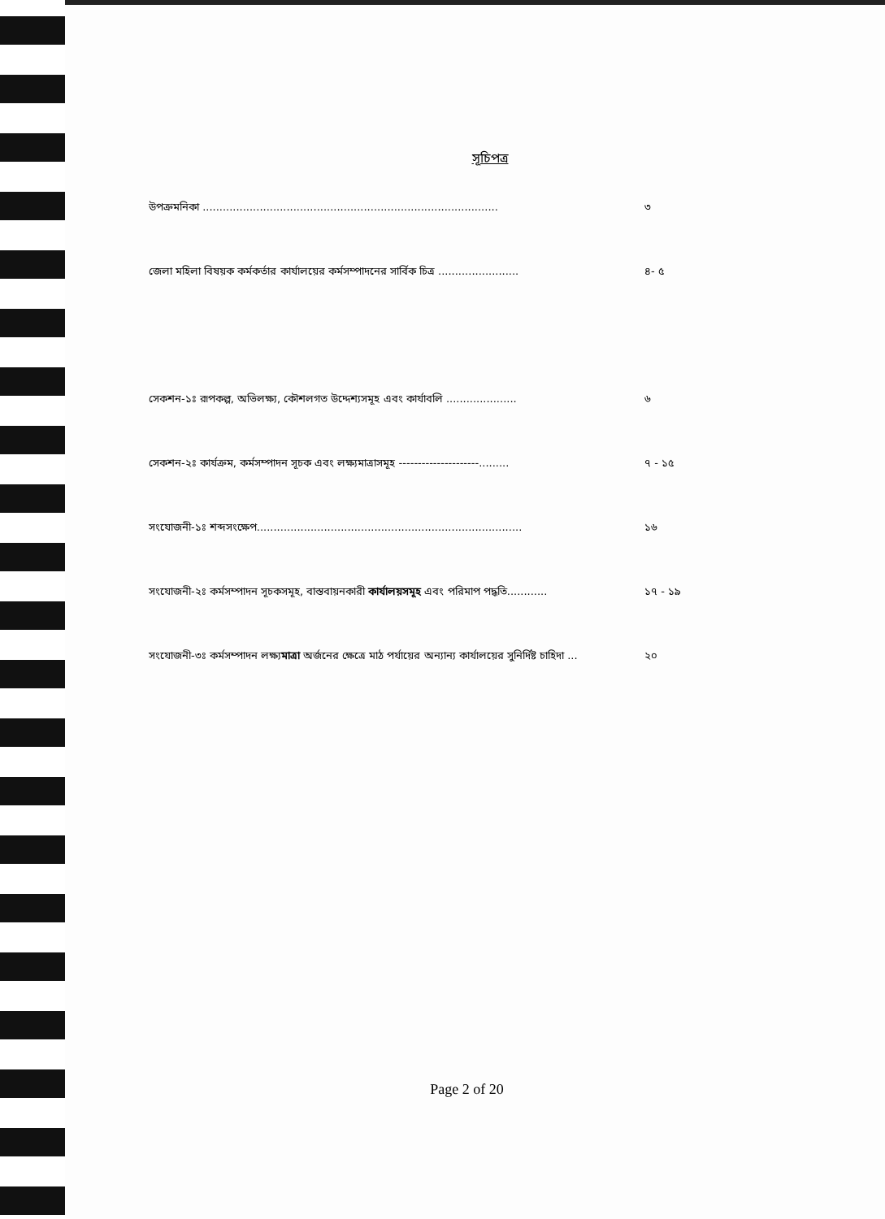সূচিপত্র
উপক্রমনিকা ........................................................................................ ৩
জেলা মহিলা বিষয়ক কর্মকর্তার কার্যালয়ের কর্মসম্পাদনের সার্বিক চিত্র ........................ ৪- ৫
সেকশন-১ঃ রূপকল্প, অভিলক্ষ্য, কৌশলগত উদ্দেশ্যসমূহ এবং কার্যাবলি ..................... ৬
সেকশন-২ঃ কার্যক্রম, কর্মসম্পাদন সূচক এবং লক্ষ্যমাত্রাসমূহ ---------------------......... ৭ - ১৫
সংযোজনী-১ঃ শব্দসংক্ষেপ............................................................................... ১৬
সংযোজনী-২ঃ কর্মসম্পাদন সূচকসমূহ, বাস্তবায়নকারী কার্যালয়সমূহ এবং পরিমাপ পদ্ধতি............ ১৭ - ১৯
সংযোজনী-৩ঃ কর্মসম্পাদন লক্ষ্যমাত্রা অর্জনের ক্ষেত্রে মাঠ পর্যায়ের অন্যান্য কার্যালয়ের সুনির্দিষ্ট চাহিদা ... ২০
Page 2 of 20